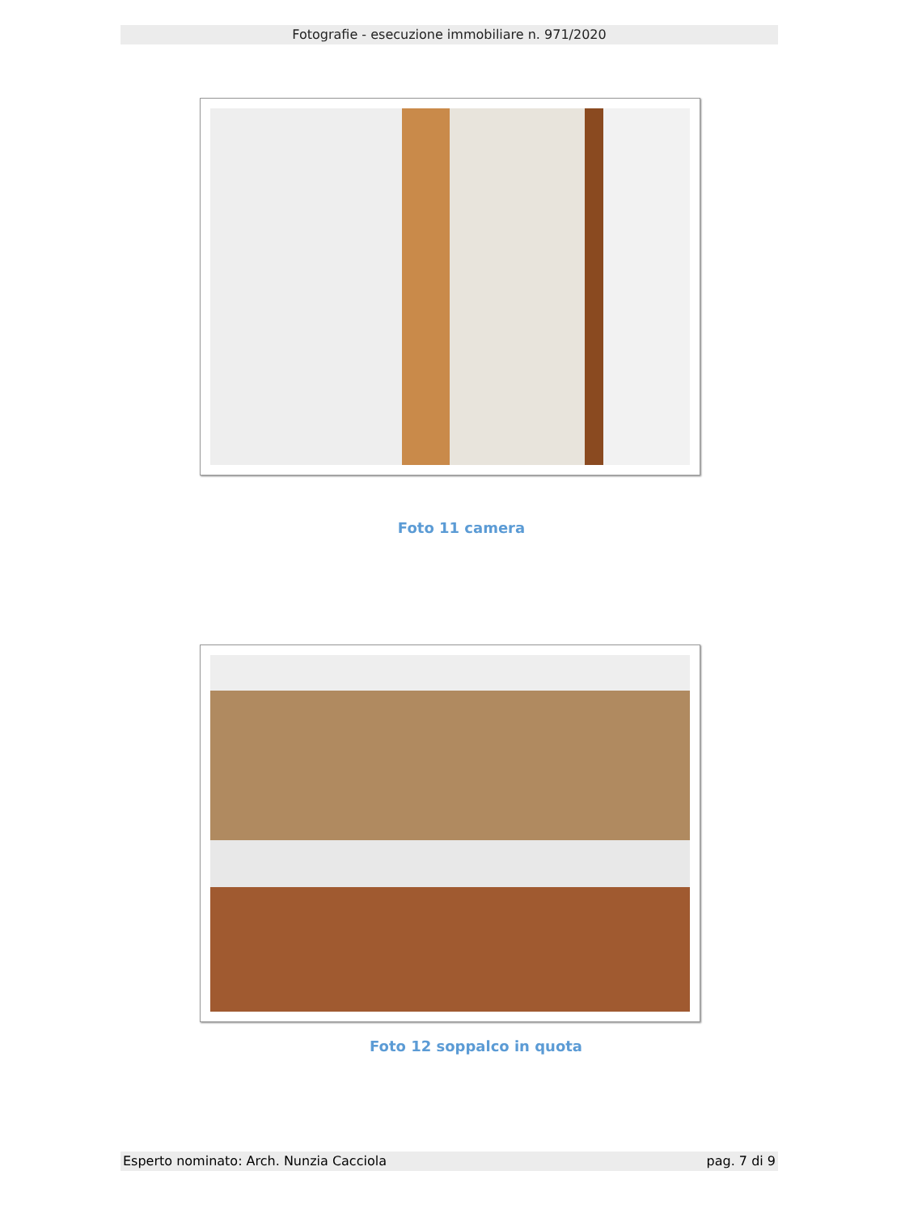Fotografie - esecuzione immobiliare n. 971/2020
Foto 11 camera
Foto 12 soppalco in quota
Esperto nominato: Arch. Nunzia Cacciola pag. 7 di 9